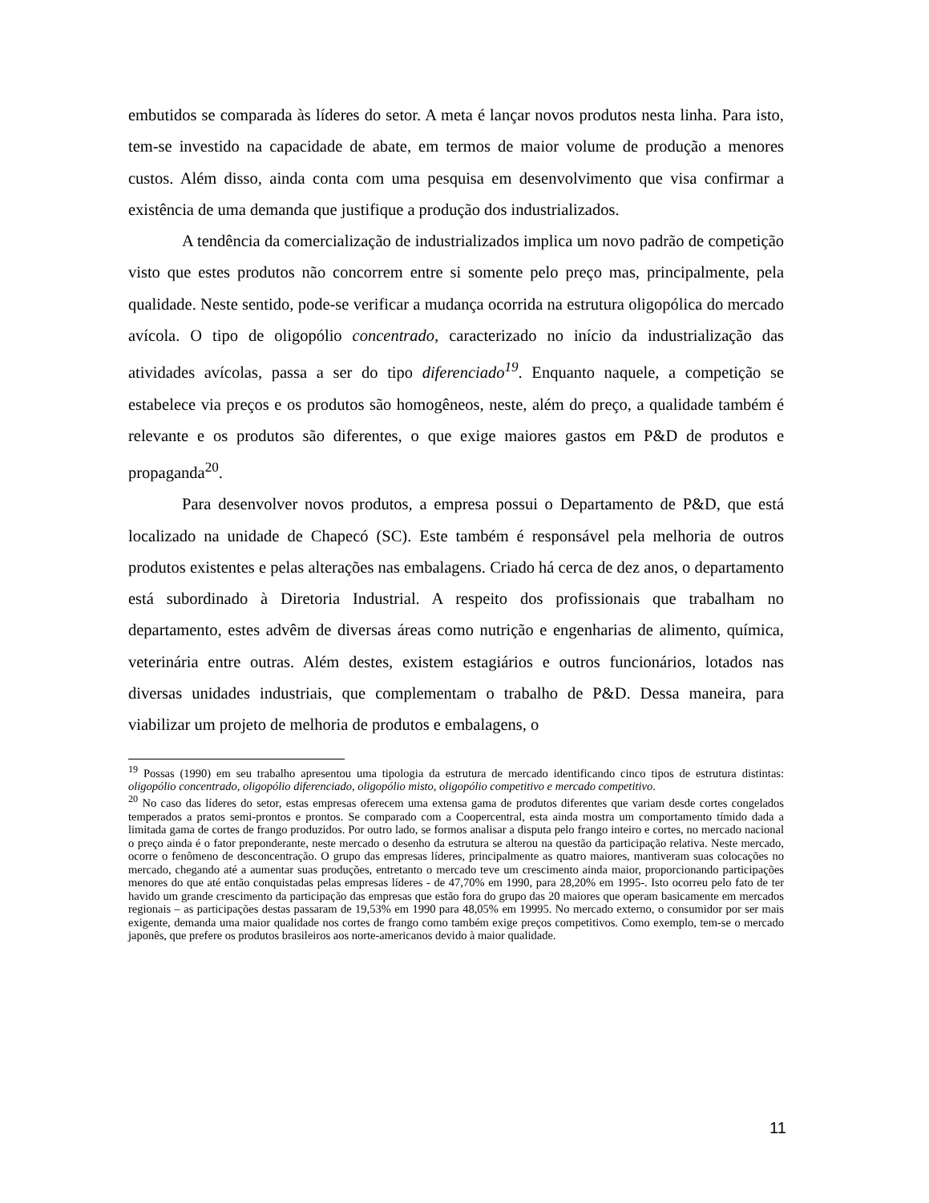embutidos se comparada às líderes do setor. A meta é lançar novos produtos nesta linha. Para isto, tem-se investido na capacidade de abate, em termos de maior volume de produção a menores custos. Além disso, ainda conta com uma pesquisa em desenvolvimento que visa confirmar a existência de uma demanda que justifique a produção dos industrializados.
A tendência da comercialização de industrializados implica um novo padrão de competição visto que estes produtos não concorrem entre si somente pelo preço mas, principalmente, pela qualidade. Neste sentido, pode-se verificar a mudança ocorrida na estrutura oligopólica do mercado avícola. O tipo de oligopólio concentrado, caracterizado no início da industrialização das atividades avícolas, passa a ser do tipo diferenciado<sup>19</sup>. Enquanto naquele, a competição se estabelece via preços e os produtos são homogêneos, neste, além do preço, a qualidade também é relevante e os produtos são diferentes, o que exige maiores gastos em P&D de produtos e propaganda<sup>20</sup>.
Para desenvolver novos produtos, a empresa possui o Departamento de P&D, que está localizado na unidade de Chapecó (SC). Este também é responsável pela melhoria de outros produtos existentes e pelas alterações nas embalagens. Criado há cerca de dez anos, o departamento está subordinado à Diretoria Industrial. A respeito dos profissionais que trabalham no departamento, estes advêm de diversas áreas como nutrição e engenharias de alimento, química, veterinária entre outras. Além destes, existem estagiários e outros funcionários, lotados nas diversas unidades industriais, que complementam o trabalho de P&D. Dessa maneira, para viabilizar um projeto de melhoria de produtos e embalagens, o
<sup>19</sup> Possas (1990) em seu trabalho apresentou uma tipologia da estrutura de mercado identificando cinco tipos de estrutura distintas: oligopólio concentrado, oligopólio diferenciado, oligopólio misto, oligopólio competitivo e mercado competitivo.
<sup>20</sup> No caso das líderes do setor, estas empresas oferecem uma extensa gama de produtos diferentes que variam desde cortes congelados temperados a pratos semi-prontos e prontos. Se comparado com a Coopercentral, esta ainda mostra um comportamento tímido dada a limitada gama de cortes de frango produzidos. Por outro lado, se formos analisar a disputa pelo frango inteiro e cortes, no mercado nacional o preço ainda é o fator preponderante, neste mercado o desenho da estrutura se alterou na questão da participação relativa. Neste mercado, ocorre o fenômeno de desconcentração. O grupo das empresas líderes, principalmente as quatro maiores, mantiveram suas colocações no mercado, chegando até a aumentar suas produções, entretanto o mercado teve um crescimento ainda maior, proporcionando participações menores do que até então conquistadas pelas empresas líderes - de 47,70% em 1990, para 28,20% em 1995-. Isto ocorreu pelo fato de ter havido um grande crescimento da participação das empresas que estão fora do grupo das 20 maiores que operam basicamente em mercados regionais – as participações destas passaram de 19,53% em 1990 para 48,05% em 19995. No mercado externo, o consumidor por ser mais exigente, demanda uma maior qualidade nos cortes de frango como também exige preços competitivos. Como exemplo, tem-se o mercado japonês, que prefere os produtos brasileiros aos norte-americanos devido à maior qualidade.
11